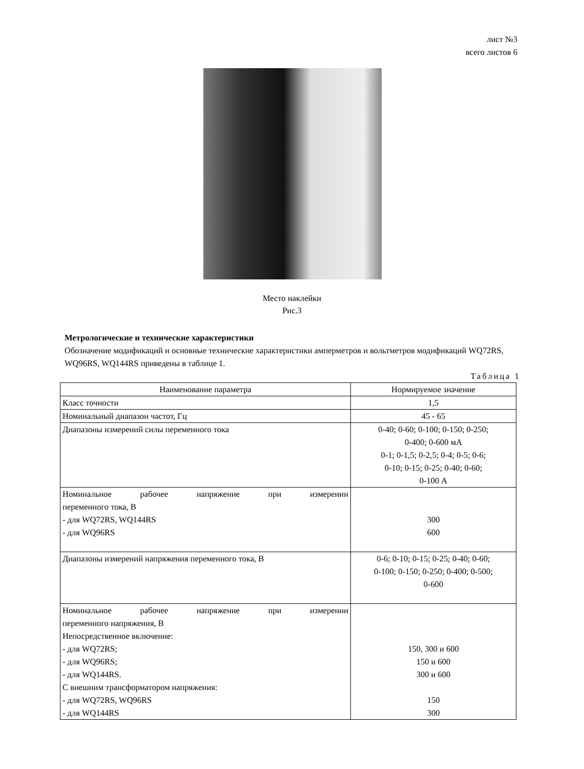лист №3
всего листов 6
Место наклейки
Рис.3
Метрологические и технические характеристики
Обозначение модификаций и основные технические характеристики амперметров и вольтметров модификаций WQ72RS, WQ96RS, WQ144RS приведены в таблице 1.
Таблица 1
| Наименование параметра | Нормируемое значение |
| --- | --- |
| Класс точности | 1,5 |
| Номинальный диапазон частот, Гц | 45 - 65 |
| Диапазоны измерений силы переменного тока | 0-40; 0-60; 0-100; 0-150; 0-250; 0-400; 0-600 мА 0-1; 0-1,5; 0-2,5; 0-4; 0-5; 0-6; 0-10; 0-15; 0-25; 0-40; 0-60; 0-100 А |
| Номинальное рабочее напряжение при измерении переменного тока, В - для WQ72RS, WQ144RS - для WQ96RS | 300 600 |
| Диапазоны измерений напряжения переменного тока, В | 0-6; 0-10; 0-15; 0-25; 0-40; 0-60; 0-100; 0-150; 0-250; 0-400; 0-500; 0-600 |
| Номинальное рабочее напряжение при измерении переменного напряжения, В Непосредственное включение: - для WQ72RS; - для WQ96RS; - для WQ144RS. С внешним трансформатором напряжения: - для WQ72RS, WQ96RS - для WQ144RS | 150, 300 и 600 150 и 600 300 и 600 150 300 |